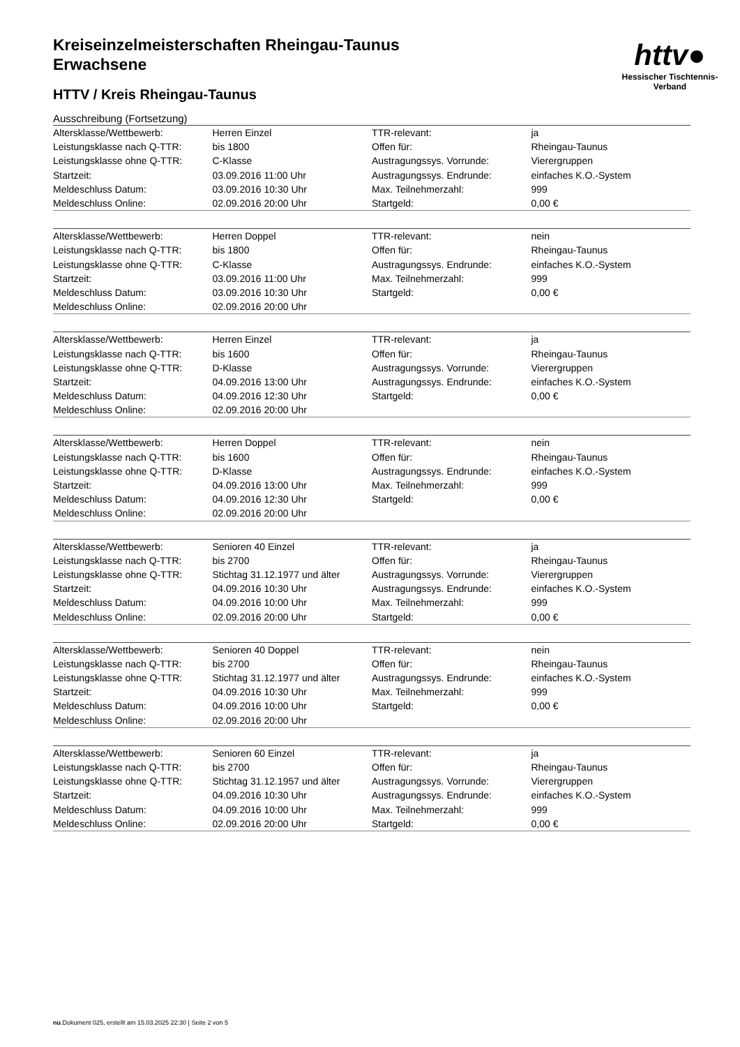Kreiseinzelmeisterschaften Rheingau-Taunus
Erwachsene
HTTV / Kreis Rheingau-Taunus
Ausschreibung (Fortsetzung)
httv●
Hessischer Tischtennis-Verband
| Altersklasse/Wettbewerb: | Herren Einzel | TTR-relevant: | ja |
| Leistungsklasse nach Q-TTR: | bis 1800 | Offen für: | Rheingau-Taunus |
| Leistungsklasse ohne Q-TTR: | C-Klasse | Austragungssys. Vorrunde: | Vierergruppen |
| Startzeit: | 03.09.2016 11:00 Uhr | Austragungssys. Endrunde: | einfaches K.O.-System |
| Meldeschluss Datum: | 03.09.2016 10:30 Uhr | Max. Teilnehmerzahl: | 999 |
| Meldeschluss Online: | 02.09.2016 20:00 Uhr | Startgeld: | 0,00 € |
| Altersklasse/Wettbewerb: | Herren Doppel | TTR-relevant: | nein |
| Leistungsklasse nach Q-TTR: | bis 1800 | Offen für: | Rheingau-Taunus |
| Leistungsklasse ohne Q-TTR: | C-Klasse | Austragungssys. Endrunde: | einfaches K.O.-System |
| Startzeit: | 03.09.2016 11:00 Uhr | Max. Teilnehmerzahl: | 999 |
| Meldeschluss Datum: | 03.09.2016 10:30 Uhr | Startgeld: | 0,00 € |
| Meldeschluss Online: | 02.09.2016 20:00 Uhr | | |
| Altersklasse/Wettbewerb: | Herren Einzel | TTR-relevant: | ja |
| Leistungsklasse nach Q-TTR: | bis 1600 | Offen für: | Rheingau-Taunus |
| Leistungsklasse ohne Q-TTR: | D-Klasse | Austragungssys. Vorrunde: | Vierergruppen |
| Startzeit: | 04.09.2016 13:00 Uhr | Austragungssys. Endrunde: | einfaches K.O.-System |
| Meldeschluss Datum: | 04.09.2016 12:30 Uhr | Startgeld: | 0,00 € |
| Meldeschluss Online: | 02.09.2016 20:00 Uhr | | |
| Altersklasse/Wettbewerb: | Herren Doppel | TTR-relevant: | nein |
| Leistungsklasse nach Q-TTR: | bis 1600 | Offen für: | Rheingau-Taunus |
| Leistungsklasse ohne Q-TTR: | D-Klasse | Austragungssys. Endrunde: | einfaches K.O.-System |
| Startzeit: | 04.09.2016 13:00 Uhr | Max. Teilnehmerzahl: | 999 |
| Meldeschluss Datum: | 04.09.2016 12:30 Uhr | Startgeld: | 0,00 € |
| Meldeschluss Online: | 02.09.2016 20:00 Uhr | | |
| Altersklasse/Wettbewerb: | Senioren 40 Einzel | TTR-relevant: | ja |
| Leistungsklasse nach Q-TTR: | bis 2700 | Offen für: | Rheingau-Taunus |
| Leistungsklasse ohne Q-TTR: | Stichtag 31.12.1977 und älter | Austragungssys. Vorrunde: | Vierergruppen |
| Startzeit: | 04.09.2016 10:30 Uhr | Austragungssys. Endrunde: | einfaches K.O.-System |
| Meldeschluss Datum: | 04.09.2016 10:00 Uhr | Max. Teilnehmerzahl: | 999 |
| Meldeschluss Online: | 02.09.2016 20:00 Uhr | Startgeld: | 0,00 € |
| Altersklasse/Wettbewerb: | Senioren 40 Doppel | TTR-relevant: | nein |
| Leistungsklasse nach Q-TTR: | bis 2700 | Offen für: | Rheingau-Taunus |
| Leistungsklasse ohne Q-TTR: | Stichtag 31.12.1977 und älter | Austragungssys. Endrunde: | einfaches K.O.-System |
| Startzeit: | 04.09.2016 10:30 Uhr | Max. Teilnehmerzahl: | 999 |
| Meldeschluss Datum: | 04.09.2016 10:00 Uhr | Startgeld: | 0,00 € |
| Meldeschluss Online: | 02.09.2016 20:00 Uhr | | |
| Altersklasse/Wettbewerb: | Senioren 60 Einzel | TTR-relevant: | ja |
| Leistungsklasse nach Q-TTR: | bis 2700 | Offen für: | Rheingau-Taunus |
| Leistungsklasse ohne Q-TTR: | Stichtag 31.12.1957 und älter | Austragungssys. Vorrunde: | Vierergruppen |
| Startzeit: | 04.09.2016 10:30 Uhr | Austragungssys. Endrunde: | einfaches K.O.-System |
| Meldeschluss Datum: | 04.09.2016 10:00 Uhr | Max. Teilnehmerzahl: | 999 |
| Meldeschluss Online: | 02.09.2016 20:00 Uhr | Startgeld: | 0,00 € |
nu.Dokument 025, erstellt am 15.03.2025 22:30 | Seite 2 von 5